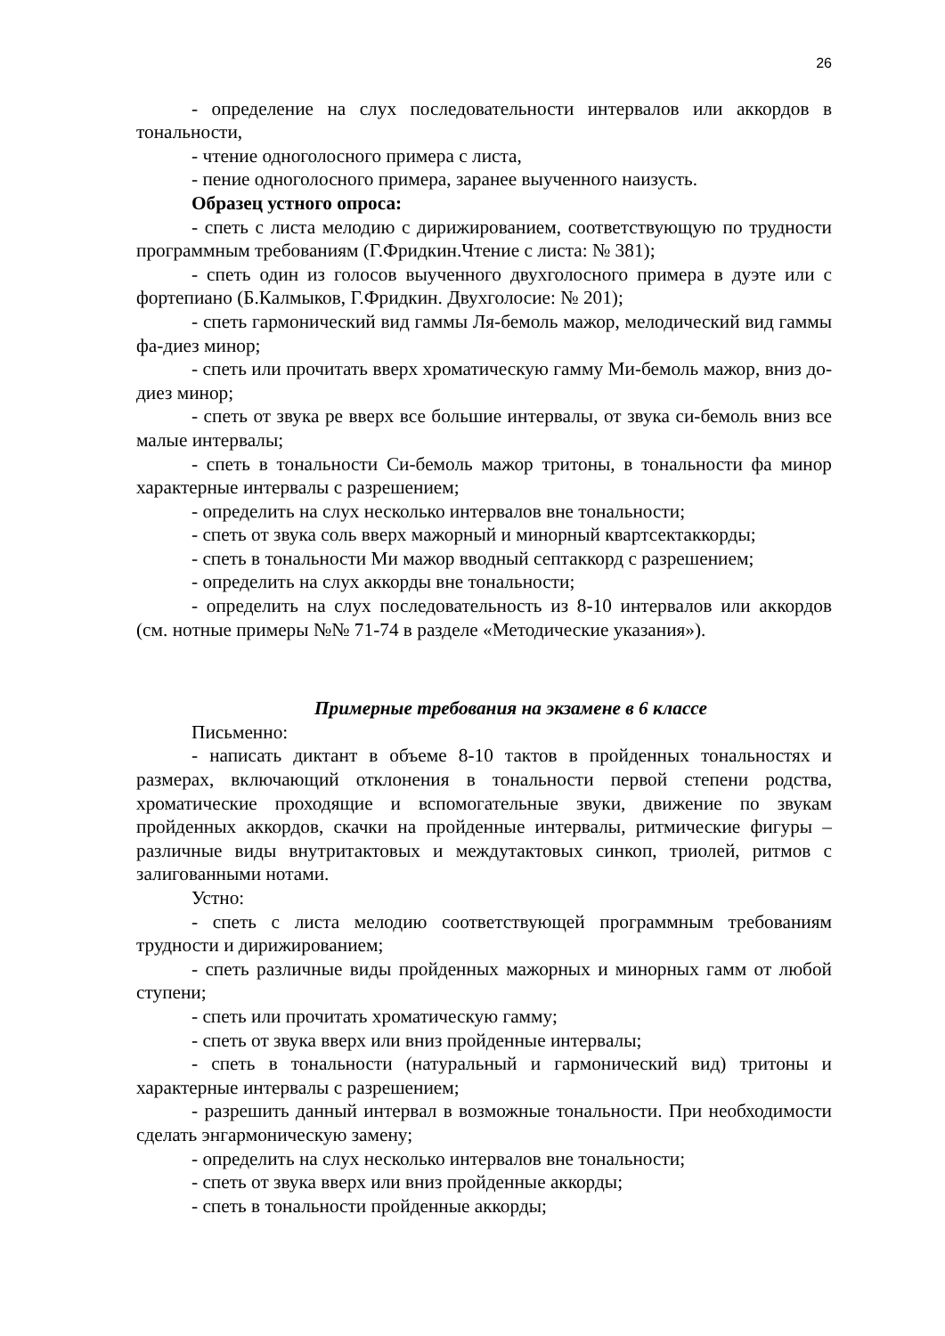26
- определение на слух последовательности интервалов или аккордов в тональности,
- чтение одноголосного примера с листа,
- пение одноголосного примера, заранее выученного наизусть.
Образец устного опроса:
- спеть с листа мелодию с дирижированием, соответствующую по трудности программным требованиям (Г.Фридкин.Чтение с листа: № 381);
- спеть один из голосов выученного двухголосного примера в дуэте или с фортепиано (Б.Калмыков, Г.Фридкин. Двухголосие: № 201);
- спеть гармонический вид гаммы Ля-бемоль мажор, мелодический вид гаммы фа-диез минор;
- спеть или прочитать вверх хроматическую гамму Ми-бемоль мажор, вниз до-диез минор;
- спеть от звука ре вверх все большие интервалы, от звука си-бемоль вниз все малые интервалы;
- спеть в тональности Си-бемоль мажор тритоны, в тональности фа минор характерные интервалы с разрешением;
- определить на слух несколько интервалов вне тональности;
- спеть от звука соль вверх мажорный и минорный квартсектаккорды;
- спеть в тональности Ми мажор вводный септаккорд с разрешением;
- определить на слух аккорды вне тональности;
- определить на слух последовательность из 8-10 интервалов или аккордов (см. нотные примеры №№ 71-74 в разделе «Методические указания»).
Примерные требования на экзамене в 6 классе
Письменно:
- написать диктант в объеме 8-10 тактов в пройденных тональностях и размерах, включающий отклонения в тональности первой степени родства, хроматические проходящие и вспомогательные звуки, движение по звукам пройденных аккордов, скачки на пройденные интервалы, ритмические фигуры – различные виды внутритактовых и междутактовых синкоп, триолей, ритмов с залигованными нотами.
Устно:
- спеть с листа мелодию соответствующей программным требованиям трудности и дирижированием;
- спеть различные виды пройденных мажорных и минорных гамм от любой ступени;
- спеть или прочитать хроматическую гамму;
- спеть от звука вверх или вниз пройденные интервалы;
- спеть в тональности (натуральный и гармонический вид) тритоны и характерные интервалы с разрешением;
- разрешить данный интервал в возможные тональности. При необходимости сделать энгармоническую замену;
- определить на слух несколько интервалов вне тональности;
- спеть от звука вверх или вниз пройденные аккорды;
- спеть в тональности пройденные аккорды;